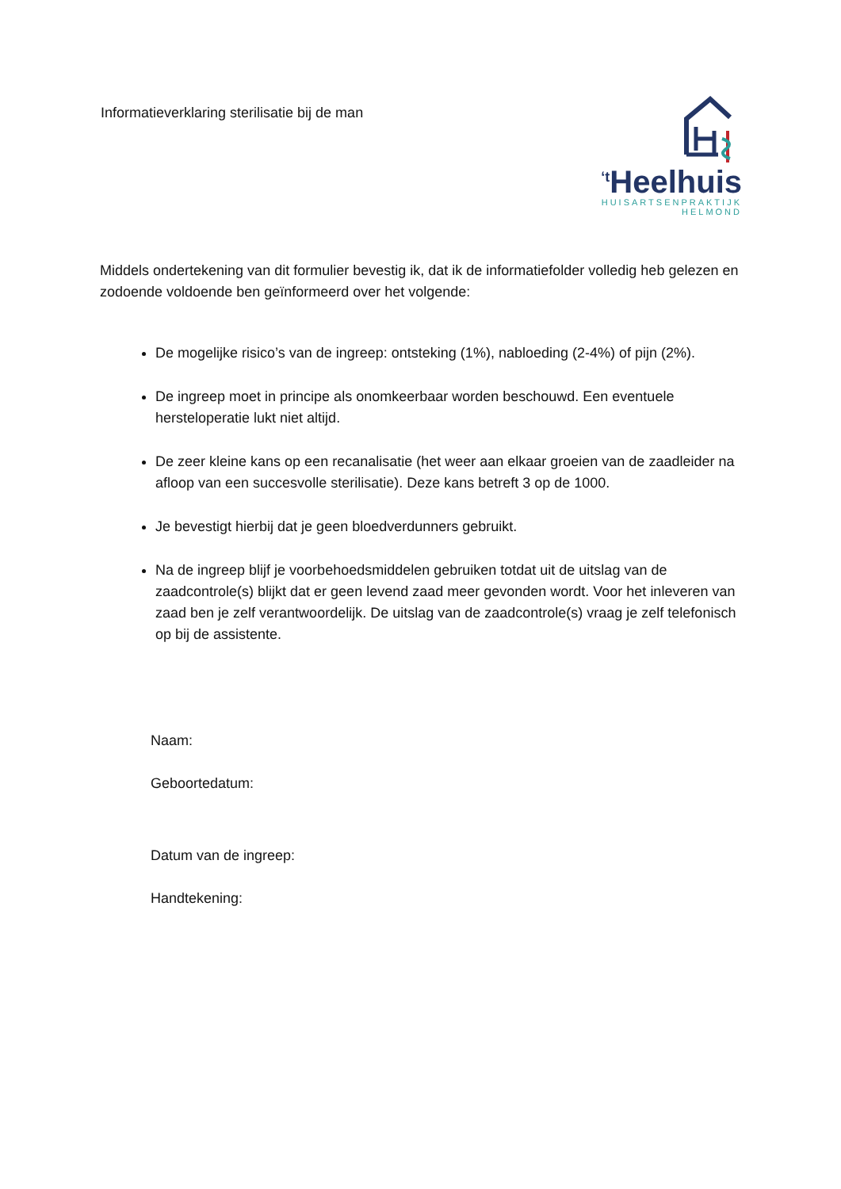Informatieverklaring sterilisatie bij de man
<sup>‘t</sup>Heelhuis
HUISARTSENPRAKTIJK
HELMOND
Middels ondertekening van dit formulier bevestig ik, dat ik de informatiefolder volledig heb gelezen en zodoende voldoende ben geïnformeerd over het volgende:
De mogelijke risico’s van de ingreep: ontsteking (1%), nabloeding (2-4%) of pijn (2%).
De ingreep moet in principe als onomkeerbaar worden beschouwd. Een eventuele hersteloperatie lukt niet altijd.
De zeer kleine kans op een recanalisatie (het weer aan elkaar groeien van de zaadleider na afloop van een succesvolle sterilisatie). Deze kans betreft 3 op de 1000.
Je bevestigt hierbij dat je geen bloedverdunners gebruikt.
Na de ingreep blijf je voorbehoedsmiddelen gebruiken totdat uit de uitslag van de zaadcontrole(s) blijkt dat er geen levend zaad meer gevonden wordt. Voor het inleveren van zaad ben je zelf verantwoordelijk. De uitslag van de zaadcontrole(s) vraag je zelf telefonisch op bij de assistente.
Naam:
Geboortedatum:
Datum van de ingreep:
Handtekening: